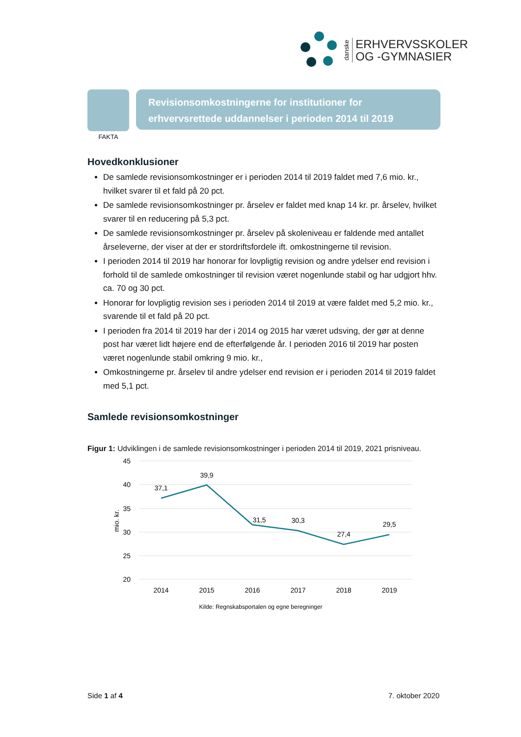danske
ERHVERVSSKOLER
OG -GYMNASIER
FAKTA
Revisionsomkostningerne for institutioner for erhvervsrettede uddannelser i perioden 2014 til 2019
Hovedkonklusioner
De samlede revisionsomkostninger er i perioden 2014 til 2019 faldet med 7,6 mio. kr., hvilket svarer til et fald på 20 pct.
De samlede revisionsomkostninger pr. årselev er faldet med knap 14 kr. pr. årselev, hvilket svarer til en reducering på 5,3 pct.
De samlede revisionsomkostninger pr. årselev på skoleniveau er faldende med antallet årseleverne, der viser at der er stordriftsfordele ift. omkostningerne til revision.
I perioden 2014 til 2019 har honorar for lovpligtig revision og andre ydelser end revision i forhold til de samlede omkostninger til revision været nogenlunde stabil og har udgjort hhv. ca. 70 og 30 pct.
Honorar for lovpligtig revision ses i perioden 2014 til 2019 at være faldet med 5,2 mio. kr., svarende til et fald på 20 pct.
I perioden fra 2014 til 2019 har der i 2014 og 2015 har været udsving, der gør at denne post har været lidt højere end de efterfølgende år. I perioden 2016 til 2019 har posten været nogenlunde stabil omkring 9 mio. kr.,
Omkostningerne pr. årselev til andre ydelser end revision er i perioden 2014 til 2019 faldet med 5,1 pct.
Samlede revisionsomkostninger
Figur 1: Udviklingen i de samlede revisionsomkostninger i perioden 2014 til 2019, 2021 prisniveau.
45
40
35
30
25
20
mio. kr.
37,1
39,9
31,5
30,3
27,4
29,5
2014
2015
2016
2017
2018
2019
Kilde: Regnskabsportalen og egne beregninger
Side 1 af 4 7. oktober 2020